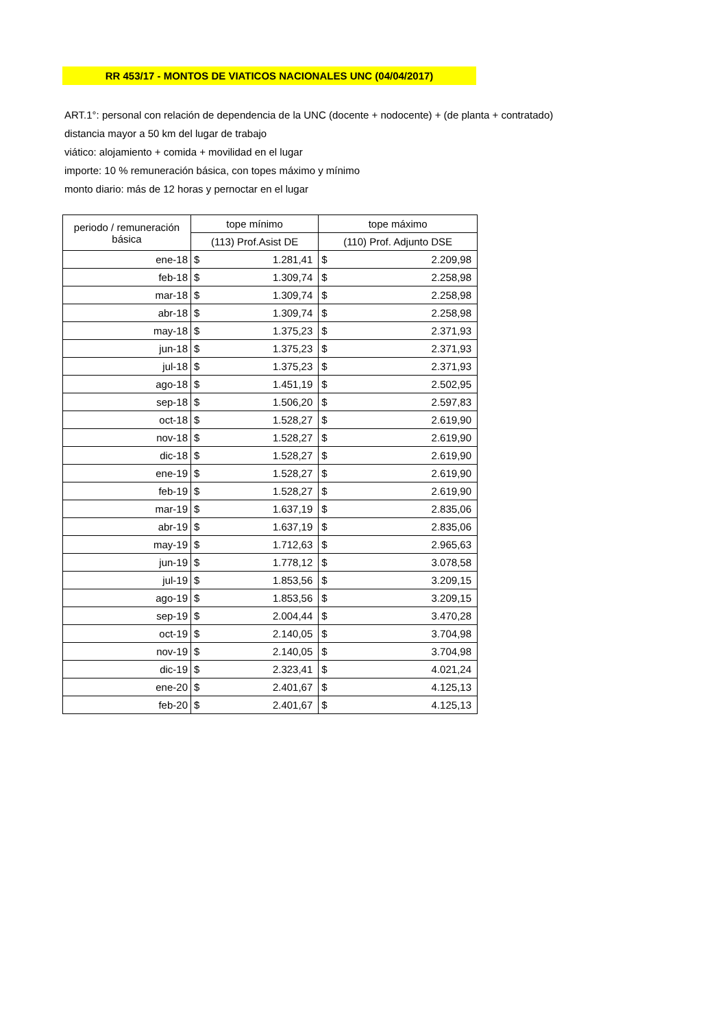RR 453/17 - MONTOS DE VIATICOS NACIONALES UNC (04/04/2017)
ART.1°: personal con relación de dependencia de la UNC (docente + nodocente) + (de planta + contratado)
distancia mayor a 50 km del lugar de trabajo
viático: alojamiento + comida + movilidad en el lugar
importe: 10 % remuneración básica, con topes máximo y mínimo
monto diario: más de 12 horas y pernoctar en el lugar
| periodo / remuneración básica | tope mínimo | | tope máximo | |
| --- | --- | --- | --- | --- |
| | (113) Prof.Asist DE | | (110) Prof. Adjunto DSE | |
| ene-18 | $ | 1.281,41 | $ | 2.209,98 |
| feb-18 | $ | 1.309,74 | $ | 2.258,98 |
| mar-18 | $ | 1.309,74 | $ | 2.258,98 |
| abr-18 | $ | 1.309,74 | $ | 2.258,98 |
| may-18 | $ | 1.375,23 | $ | 2.371,93 |
| jun-18 | $ | 1.375,23 | $ | 2.371,93 |
| jul-18 | $ | 1.375,23 | $ | 2.371,93 |
| ago-18 | $ | 1.451,19 | $ | 2.502,95 |
| sep-18 | $ | 1.506,20 | $ | 2.597,83 |
| oct-18 | $ | 1.528,27 | $ | 2.619,90 |
| nov-18 | $ | 1.528,27 | $ | 2.619,90 |
| dic-18 | $ | 1.528,27 | $ | 2.619,90 |
| ene-19 | $ | 1.528,27 | $ | 2.619,90 |
| feb-19 | $ | 1.528,27 | $ | 2.619,90 |
| mar-19 | $ | 1.637,19 | $ | 2.835,06 |
| abr-19 | $ | 1.637,19 | $ | 2.835,06 |
| may-19 | $ | 1.712,63 | $ | 2.965,63 |
| jun-19 | $ | 1.778,12 | $ | 3.078,58 |
| jul-19 | $ | 1.853,56 | $ | 3.209,15 |
| ago-19 | $ | 1.853,56 | $ | 3.209,15 |
| sep-19 | $ | 2.004,44 | $ | 3.470,28 |
| oct-19 | $ | 2.140,05 | $ | 3.704,98 |
| nov-19 | $ | 2.140,05 | $ | 3.704,98 |
| dic-19 | $ | 2.323,41 | $ | 4.021,24 |
| ene-20 | $ | 2.401,67 | $ | 4.125,13 |
| feb-20 | $ | 2.401,67 | $ | 4.125,13 |